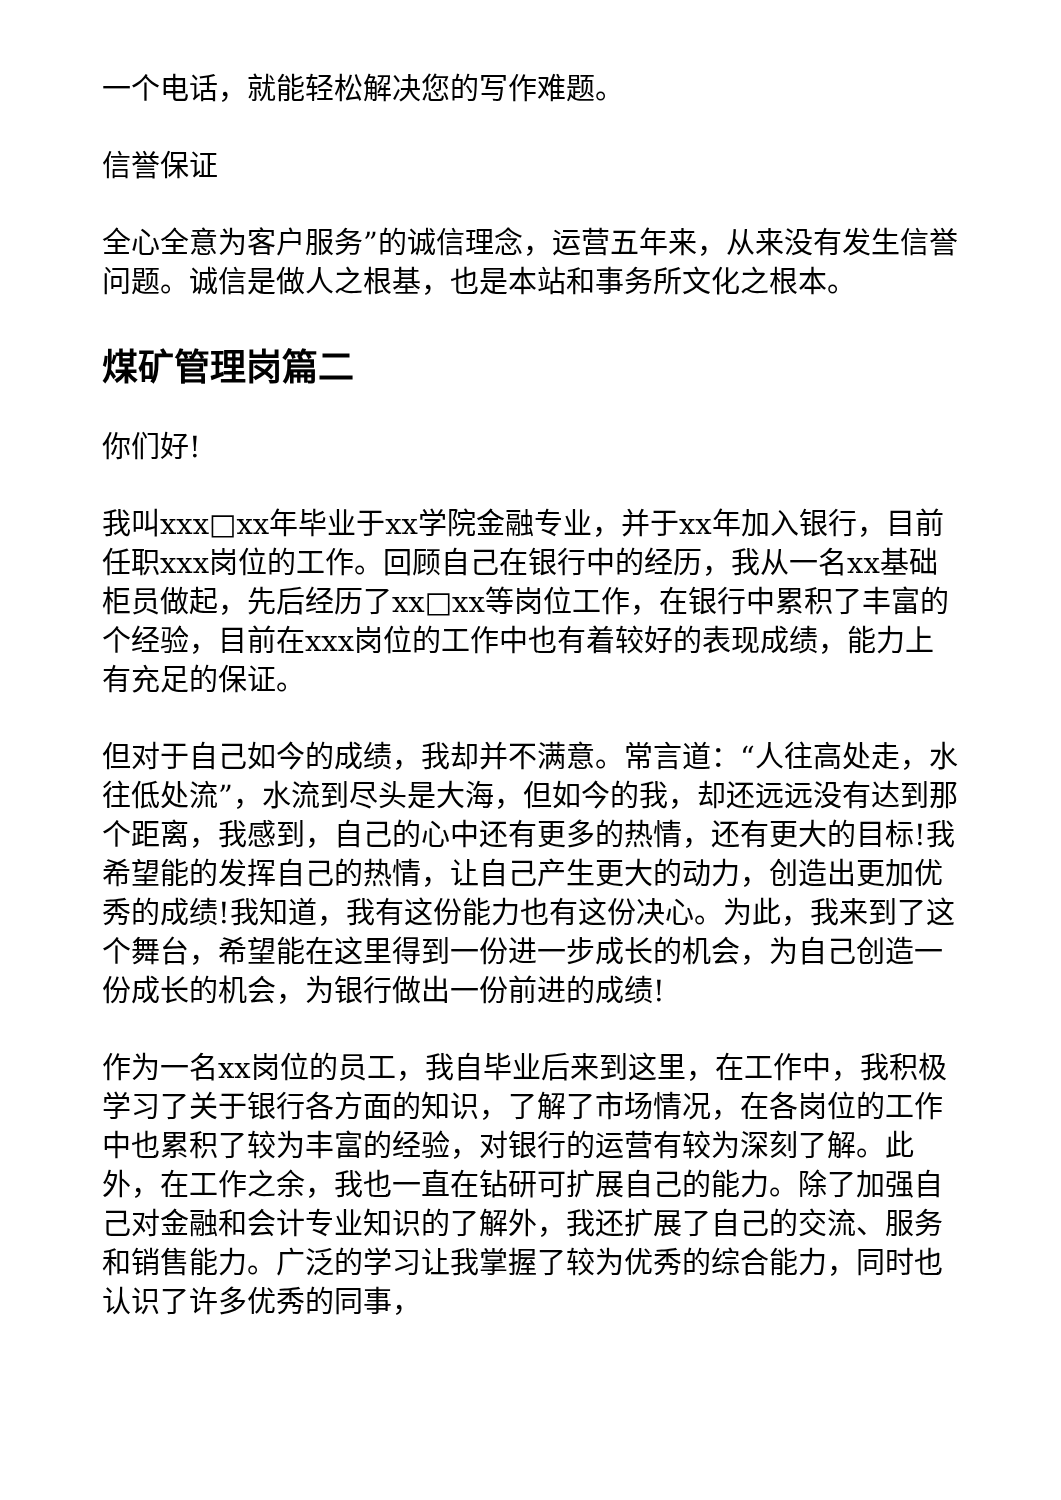一个电话，就能轻松解决您的写作难题。
信誉保证
全心全意为客户服务”的诚信理念，运营五年来，从来没有发生信誉问题。诚信是做人之根基，也是本站和事务所文化之根本。
煤矿管理岗篇二
你们好!
我叫xxx□xx年毕业于xx学院金融专业，并于xx年加入银行，目前任职xxx岗位的工作。回顾自己在银行中的经历，我从一名xx基础柜员做起，先后经历了xx□xx等岗位工作，在银行中累积了丰富的个经验，目前在xxx岗位的工作中也有着较好的表现成绩，能力上有充足的保证。
但对于自己如今的成绩，我却并不满意。常言道：“人往高处走，水往低处流”，水流到尽头是大海，但如今的我，却还远远没有达到那个距离，我感到，自己的心中还有更多的热情，还有更大的目标!我希望能的发挥自己的热情，让自己产生更大的动力，创造出更加优秀的成绩!我知道，我有这份能力也有这份决心。为此，我来到了这个舞台，希望能在这里得到一份进一步成长的机会，为自己创造一份成长的机会，为银行做出一份前进的成绩!
作为一名xx岗位的员工，我自毕业后来到这里，在工作中，我积极学习了关于银行各方面的知识，了解了市场情况，在各岗位的工作中也累积了较为丰富的经验，对银行的运营有较为深刻了解。此外，在工作之余，我也一直在钻研可扩展自己的能力。除了加强自己对金融和会计专业知识的了解外，我还扩展了自己的交流、服务和销售能力。广泛的学习让我掌握了较为优秀的综合能力，同时也认识了许多优秀的同事，